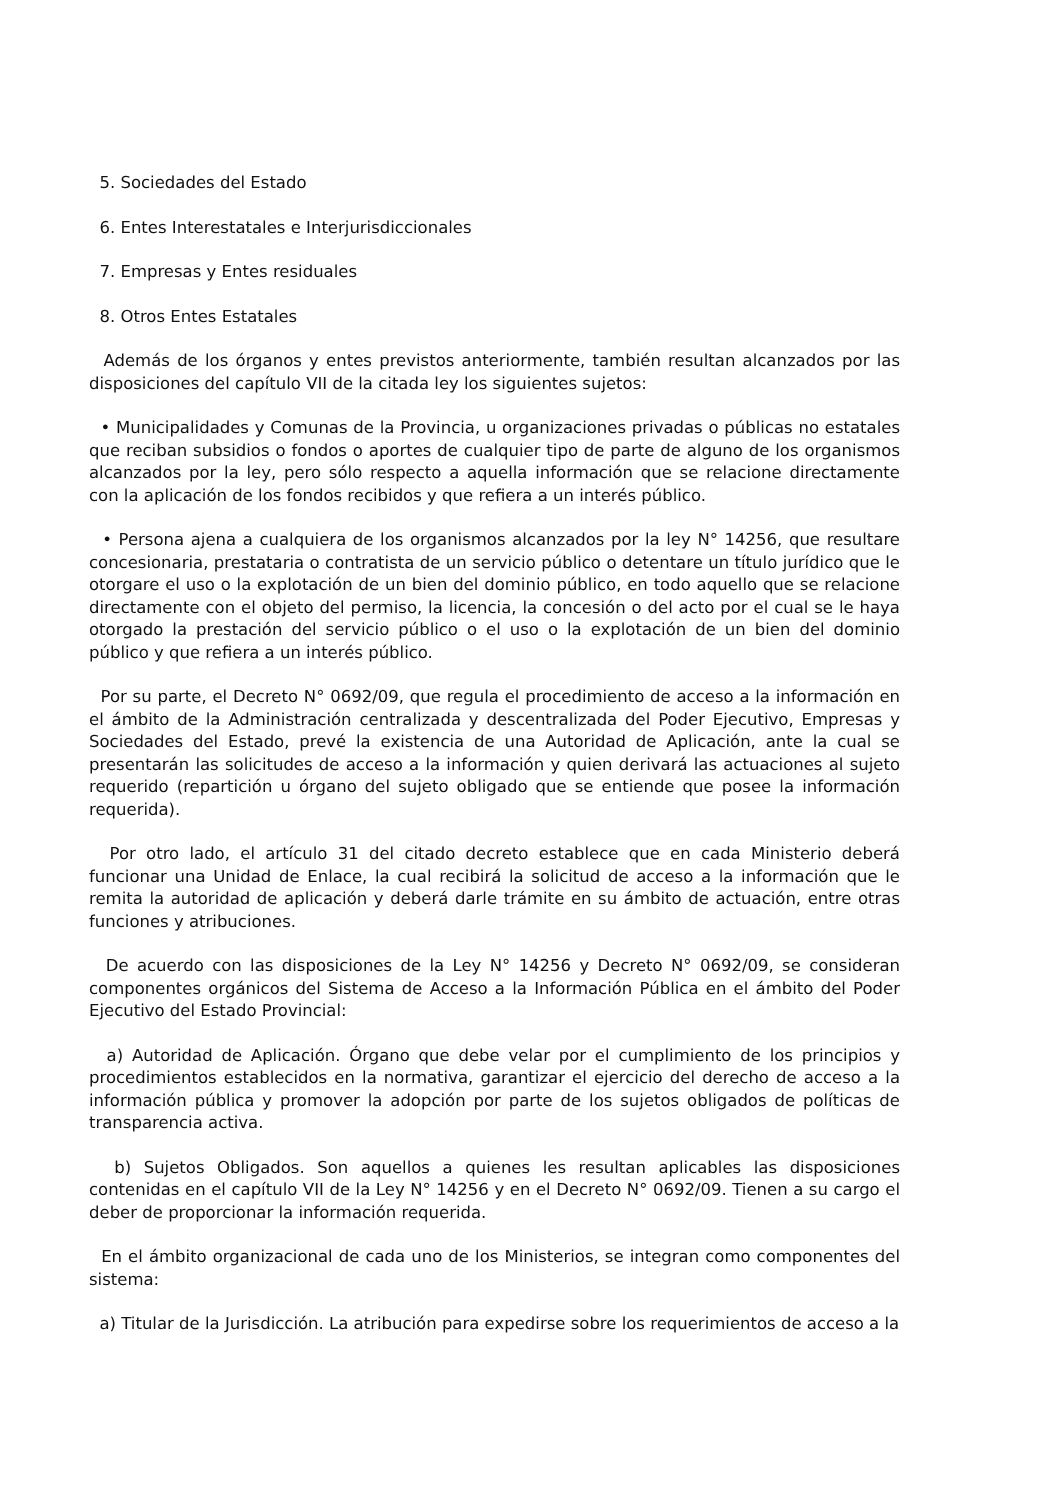5. Sociedades del Estado
6. Entes Interestatales e Interjurisdiccionales
7. Empresas y Entes residuales
8. Otros Entes Estatales
Además de los órganos y entes previstos anteriormente, también resultan alcanzados por las disposiciones del capítulo VII de la citada ley los siguientes sujetos:
• Municipalidades y Comunas de la Provincia, u organizaciones privadas o públicas no estatales que reciban subsidios o fondos o aportes de cualquier tipo de parte de alguno de los organismos alcanzados por la ley, pero sólo respecto a aquella información que se relacione directamente con la aplicación de los fondos recibidos y que refiera a un interés público.
• Persona ajena a cualquiera de los organismos alcanzados por la ley N° 14256, que resultare concesionaria, prestataria o contratista de un servicio público o detentare un título jurídico que le otorgare el uso o la explotación de un bien del dominio público, en todo aquello que se relacione directamente con el objeto del permiso, la licencia, la concesión o del acto por el cual se le haya otorgado la prestación del servicio público o el uso o la explotación de un bien del dominio público y que refiera a un interés público.
Por su parte, el Decreto N° 0692/09, que regula el procedimiento de acceso a la información en el ámbito de la Administración centralizada y descentralizada del Poder Ejecutivo, Empresas y Sociedades del Estado, prevé la existencia de una Autoridad de Aplicación, ante la cual se presentarán las solicitudes de acceso a la información y quien derivará las actuaciones al sujeto requerido (repartición u órgano del sujeto obligado que se entiende que posee la información requerida).
Por otro lado, el artículo 31 del citado decreto establece que en cada Ministerio deberá funcionar una Unidad de Enlace, la cual recibirá la solicitud de acceso a la información que le remita la autoridad de aplicación y deberá darle trámite en su ámbito de actuación, entre otras funciones y atribuciones.
De acuerdo con las disposiciones de la Ley N° 14256 y Decreto N° 0692/09, se consideran componentes orgánicos del Sistema de Acceso a la Información Pública en el ámbito del Poder Ejecutivo del Estado Provincial:
a) Autoridad de Aplicación. Órgano que debe velar por el cumplimiento de los principios y procedimientos establecidos en la normativa, garantizar el ejercicio del derecho de acceso a la información pública y promover la adopción por parte de los sujetos obligados de políticas de transparencia activa.
b) Sujetos Obligados. Son aquellos a quienes les resultan aplicables las disposiciones contenidas en el capítulo VII de la Ley N° 14256 y en el Decreto N° 0692/09. Tienen a su cargo el deber de proporcionar la información requerida.
En el ámbito organizacional de cada uno de los Ministerios, se integran como componentes del sistema:
a) Titular de la Jurisdicción. La atribución para expedirse sobre los requerimientos de acceso a la